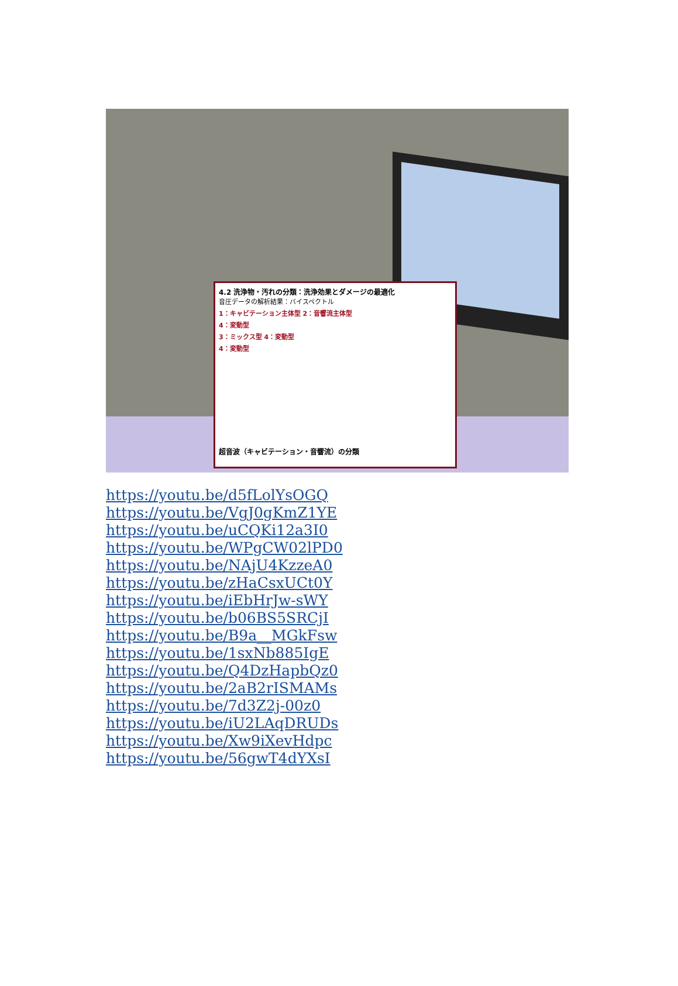4.2 洗浄物・汚れの分類：洗浄効果とダメージの最適化
音圧データの解析結果：バイスペクトル
1：キャビテーション主体型 2：音響流主体型
4：変動型
3：ミックス型 4：変動型
4：変動型
超音波（キャビテーション・音響流）の分類
https://youtu.be/d5fLolYsOGQ
https://youtu.be/VgJ0gKmZ1YE
https://youtu.be/uCQKi12a3I0
https://youtu.be/WPgCW02lPD0
https://youtu.be/NAjU4KzzeA0
https://youtu.be/zHaCsxUCt0Y
https://youtu.be/iEbHrJw-sWY
https://youtu.be/b06BS5SRCjI
https://youtu.be/B9a__MGkFsw
https://youtu.be/1sxNb885IgE
https://youtu.be/Q4DzHapbQz0
https://youtu.be/2aB2rISMAMs
https://youtu.be/7d3Z2j-00z0
https://youtu.be/iU2LAqDRUDs
https://youtu.be/Xw9iXevHdpc
https://youtu.be/56gwT4dYXsI